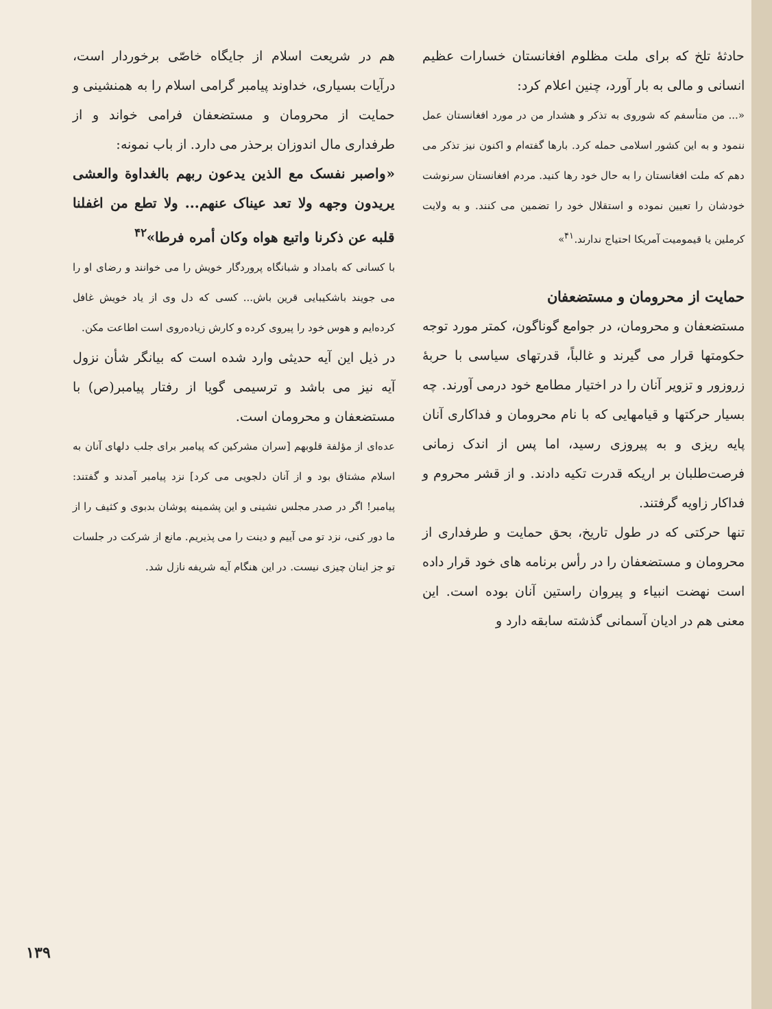حادثهٔ تلخ که برای ملت مظلوم افغانستان خسارات عظیم انسانی و مالی به بار آورد، چنین اعلام کرد:
«... من متأسفم که شوروی به تذکر و هشدار من در مورد افغانستان عمل ننمود و به این کشور اسلامی حمله کرد. بارها گفته‌ام و اکنون نیز تذکر می دهم که ملت افغانستان را به حال خود رها کنید. مردم افغانستان سرنوشت خودشان را تعیین نموده و استقلال خود را تضمین می کنند. و به ولایت کرملین یا قیمومیت آمریکا احتیاج ندارند.<sup>۴۱</sup>»
حمایت از محرومان و مستضعفان
مستضعفان و محرومان، در جوامع گوناگون، کمتر مورد توجه حکومتها قرار می گیرند و غالباً، قدرتهای سیاسی با حربهٔ زروزور و تزویر آنان را در اختیار مطامع خود درمی آورند. چه بسیار حرکتها و قیامهایی که با نام محرومان و فداکاری آنان پایه ریزی و به پیروزی رسید، اما پس از اندک زمانی فرصت‌طلبان بر اریکه قدرت تکیه دادند. و از قشر محروم و فداکار زاویه گرفتند.
تنها حرکتی که در طول تاریخ، بحق حمایت و طرفداری از محرومان و مستضعفان را در رأس برنامه های خود قرار داده است نهضت انبیاء و پیروان راستین آنان بوده است. این معنی هم در ادیان آسمانی گذشته سابقه دارد و
هم در شریعت اسلام از جایگاه خاصّی برخوردار است، درآیات بسیاری، خداوند پیامبر گرامی اسلام را به همنشینی و حمایت از محرومان و مستضعفان فرامی خواند و از طرفداری مال اندوزان برحذر می دارد. از باب نمونه:
«واصبر نفسک مع الذین یدعون ربهم بالغداوة والعشی یریدون وجهه ولا تعد عیناک عنهم... ولا تطع من اغفلنا قلبه عن ذکرنا واتبع هواه وکان أمره فرطا»<sup>۴۲</sup>
با کسانی که بامداد و شبانگاه پروردگار خویش را می خوانند و رضای او را می جویند باشکیبایی قرین باش... کسی که دل وی از یاد خویش غافل کرده‌ایم و هوس خود را پیروی کرده و کارش زیاده‌روی است اطاعت مکن.
در ذیل این آیه حدیثی وارد شده است که بیانگر شأن نزول آیه نیز می باشد و ترسیمی گویا از رفتار پیامبر(ص) با مستضعفان و محرومان است.
عده‌ای از مؤلفة قلوبهم [سران مشرکین که پیامبر برای جلب دلهای آنان به اسلام مشتاق بود و از آنان دلجویی می کرد] نزد پیامبر آمدند و گفتند: پیامبر! اگر در صدر مجلس نشینی و این پشمینه پوشان بدبوی و کثیف را از ما دور کنی، نزد تو می آییم و دینت را می پذیریم. مانع از شرکت در جلسات تو جز اینان چیزی نیست. در این هنگام آیه شریفه نازل شد.
۱۳۹